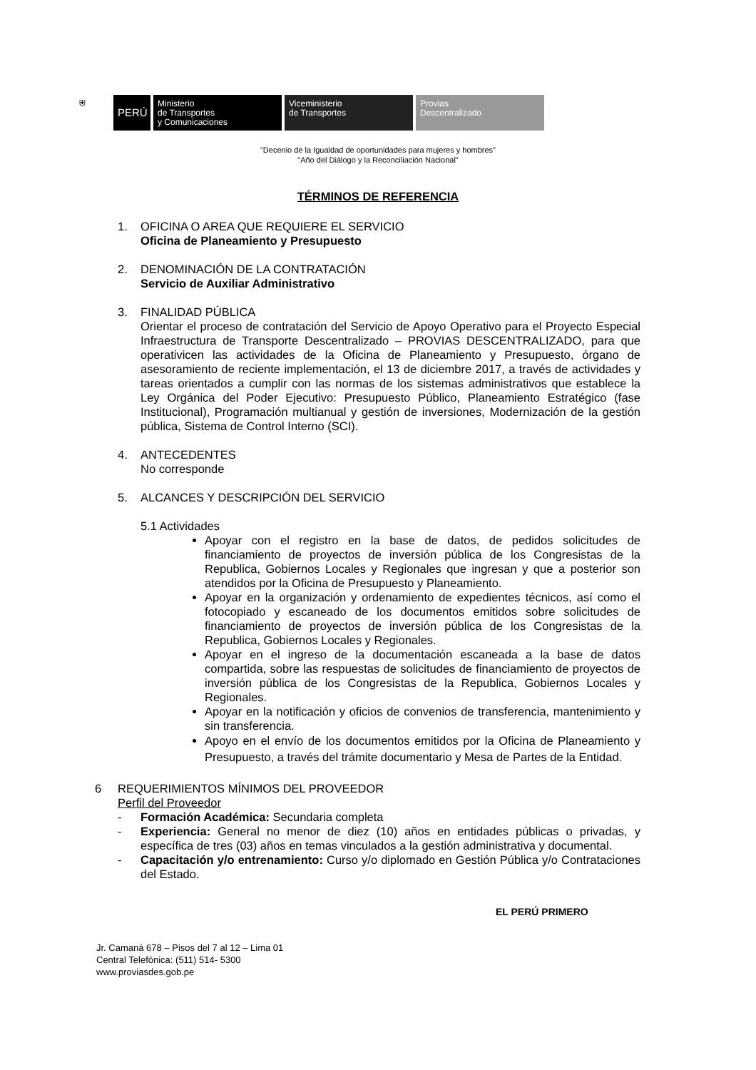⛨
PERÚ
Ministerio
de Transportes
y Comunicaciones
Viceministerio
de Transportes
Provias
Descentralizado
"Decenio de la Igualdad de oportunidades para mujeres y hombres"
"Año del Diálogo y la Reconciliación Nacional"
TÉRMINOS DE REFERENCIA
1. OFICINA O AREA QUE REQUIERE EL SERVICIO
Oficina de Planeamiento y Presupuesto
2. DENOMINACIÓN DE LA CONTRATACIÓN
Servicio de Auxiliar Administrativo
3. FINALIDAD PÚBLICA
Orientar el proceso de contratación del Servicio de Apoyo Operativo para el Proyecto Especial Infraestructura de Transporte Descentralizado – PROVIAS DESCENTRALIZADO, para que operativicen las actividades de la Oficina de Planeamiento y Presupuesto, órgano de asesoramiento de reciente implementación, el 13 de diciembre 2017, a través de actividades y tareas orientados a cumplir con las normas de los sistemas administrativos que establece la Ley Orgánica del Poder Ejecutivo: Presupuesto Público, Planeamiento Estratégico (fase Institucional), Programación multianual y gestión de inversiones, Modernización de la gestión pública, Sistema de Control Interno (SCI).
4. ANTECEDENTES
No corresponde
5. ALCANCES Y DESCRIPCIÓN DEL SERVICIO
5.1 Actividades
Apoyar con el registro en la base de datos, de pedidos solicitudes de financiamiento de proyectos de inversión pública de los Congresistas de la Republica, Gobiernos Locales y Regionales que ingresan y que a posterior son atendidos por la Oficina de Presupuesto y Planeamiento.
Apoyar en la organización y ordenamiento de expedientes técnicos, así como el fotocopiado y escaneado de los documentos emitidos sobre solicitudes de financiamiento de proyectos de inversión pública de los Congresistas de la Republica, Gobiernos Locales y Regionales.
Apoyar en el ingreso de la documentación escaneada a la base de datos compartida, sobre las respuestas de solicitudes de financiamiento de proyectos de inversión pública de los Congresistas de la Republica, Gobiernos Locales y Regionales.
Apoyar en la notificación y oficios de convenios de transferencia, mantenimiento y sin transferencia.
Apoyo en el envío de los documentos emitidos por la Oficina de Planeamiento y Presupuesto, a través del trámite documentario y Mesa de Partes de la Entidad.
6 REQUERIMIENTOS MÍNIMOS DEL PROVEEDOR
Perfil del Proveedor
- Formación Académica: Secundaria completa
- Experiencia: General no menor de diez (10) años en entidades públicas o privadas, y específica de tres (03) años en temas vinculados a la gestión administrativa y documental.
- Capacitación y/o entrenamiento: Curso y/o diplomado en Gestión Pública y/o Contrataciones del Estado.
EL PERÚ PRIMERO
Jr. Camaná 678 – Pisos del 7 al 12 – Lima 01
Central Telefónica: (511) 514- 5300
www.proviasdes.gob.pe